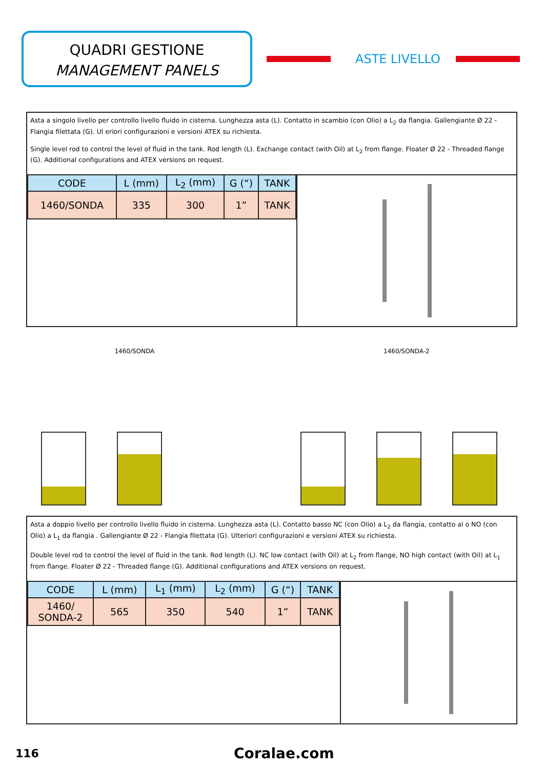QUADRI GESTIONE
MANAGEMENT PANELS
ASTE LIVELLO
Asta a singolo livello per controllo livello fluido in cisterna. Lunghezza asta (L). Contatto in scambio (con Olio) a L<sub>2</sub> da flangia. Gallengiante Ø 22 - Flangia filettata (G). Ul eriori configurazioni e versioni ATEX su richiesta.
Single level rod to control the level of fluid in the tank. Rod length (L). Exchange contact (with Oil) at L<sub>2</sub> from flange. Floater Ø 22 - Threaded flange (G). Additional configurations and ATEX versions on request.
| CODE | L (mm) | L<sub>2</sub> (mm) | G (“) | TANK |
| --- | --- | --- | --- | --- |
| 1460/SONDA | 335 | 300 | 1” | TANK |
1460/SONDA 1460/SONDA-2
Asta a doppio livello per controllo livello fluido in cisterna. Lunghezza asta (L). Contatto basso NC (con Olio) a L<sub>2</sub> da flangia, contatto al o NO (con Olio) a L<sub>1</sub> da flangia . Gallengiante Ø 22 - Flangia filettata (G). Ulteriori configurazioni e versioni ATEX su richiesta.
Double level rod to control the level of fluid in the tank. Rod length (L). NC low contact (with Oil) at L<sub>2</sub> from flange, NO high contact (with Oil) at L<sub>1</sub> from flange. Floater Ø 22 - Threaded flange (G). Additional configurations and ATEX versions on request.
| CODE | L (mm) | L<sub>1</sub> (mm) | L<sub>2</sub> (mm) | G (“) | TANK |
| --- | --- | --- | --- | --- | --- |
| 1460/ SONDA-2 | 565 | 350 | 540 | 1” | TANK |
116 Coralae.com